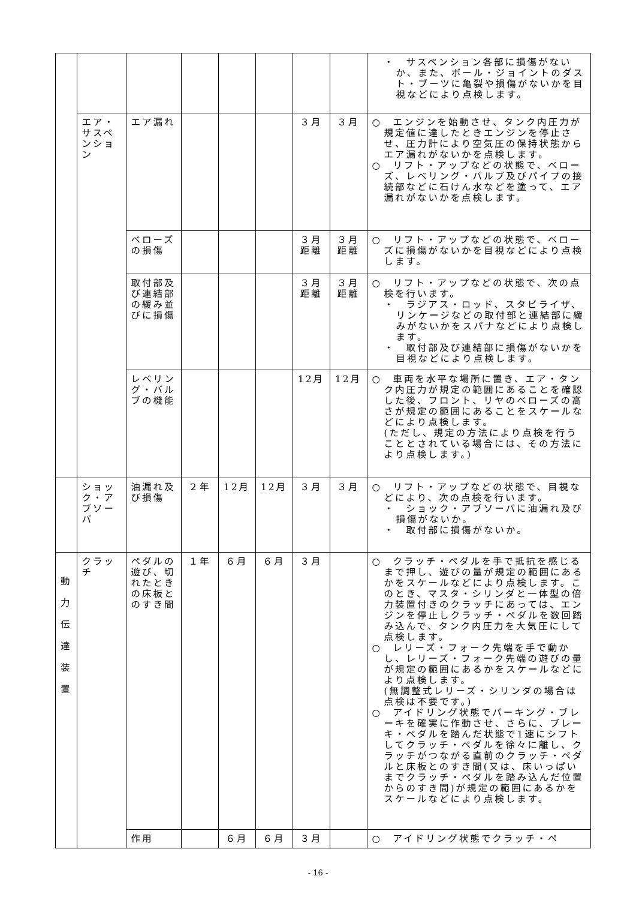| | | | | | | | | ・ サスペンション各部に損傷がないか、また、ボール・ジョイントのダスト・ブーツに亀裂や損傷がないかを目視などにより点検します。 |
| | エア・サスペンション | エア漏れ | | | | ３月 | ３月 | ○ エンジンを始動させ、タンク内圧力が規定値に達したときエンジンを停止させ、圧力計により空気圧の保持状態からエア漏れがないかを点検します。 ○ リフト・アップなどの状態で、ベローズ、レベリング・バルブ及びパイプの接続部などに石けん水などを塗って、エア漏れがないかを点検します。 |
| | | ベローズの損傷 | | | | ３月 距離 | ３月 距離 | ○ リフト・アップなどの状態で、ベローズに損傷がないかを目視などにより点検します。 |
| | | 取付部及び連結部の緩み並びに損傷 | | | | ３月 距離 | ３月 距離 | ○ リフト・アップなどの状態で、次の点検を行います。 ・ ラジアス・ロッド、スタビライザ、リンケージなどの取付部と連結部に緩みがないかをスパナなどにより点検します。 ・ 取付部及び連結部に損傷がないかを目視などにより点検します。 |
| | | レベリング・バルブの機能 | | | | 12月 | 12月 | ○ 車両を水平な場所に置き、エア・タンク内圧力が規定の範囲にあることを確認した後、フロント、リヤのベローズの高さが規定の範囲にあることをスケールなどにより点検します。 (ただし、規定の方法により点検を行うこととされている場合には、その方法により点検します。) |
| | ショック・アブソーバ | 油漏れ及び損傷 | ２年 | 12月 | 12月 | ３月 | ３月 | ○ リフト・アップなどの状態で、目視などにより、次の点検を行います。 ・ ショック・アブソーバに油漏れ及び損傷がないか。 ・ 取付部に損傷がないか。 |
| 動 力 伝 達 装 置 | クラッチ | ペダルの遊び、切れたときの床板とのすき間 | １年 | ６月 | ６月 | ３月 | | ○ クラッチ・ペダルを手で抵抗を感じるまで押し、遊びの量が規定の範囲にあるかをスケールなどにより点検します。このとき、マスタ・シリンダと一体型の倍力装置付きのクラッチにあっては、エンジンを停止しクラッチ・ペダルを数回踏み込んで、タンク内圧力を大気圧にして点検します。 ○ レリーズ・フォーク先端を手で動かし、レリーズ・フォーク先端の遊びの量が規定の範囲にあるかをスケールなどにより点検します。 (無調整式レリーズ・シリンダの場合は点検は不要です。) ○ アイドリング状態でパーキング・ブレーキを確実に作動させ、さらに、ブレーキ・ペダルを踏んだ状態で1速にシフトしてクラッチ・ペダルを徐々に離し、クラッチがつながる直前のクラッチ・ペダルと床板とのすき間(又は、床いっぱいまでクラッチ・ペダルを踏み込んだ位置からのすき間)が規定の範囲にあるかをスケールなどにより点検します。 |
| | | 作用 | | ６月 | ６月 | ３月 | | ○ アイドリング状態でクラッチ・ペ |
- 16 -